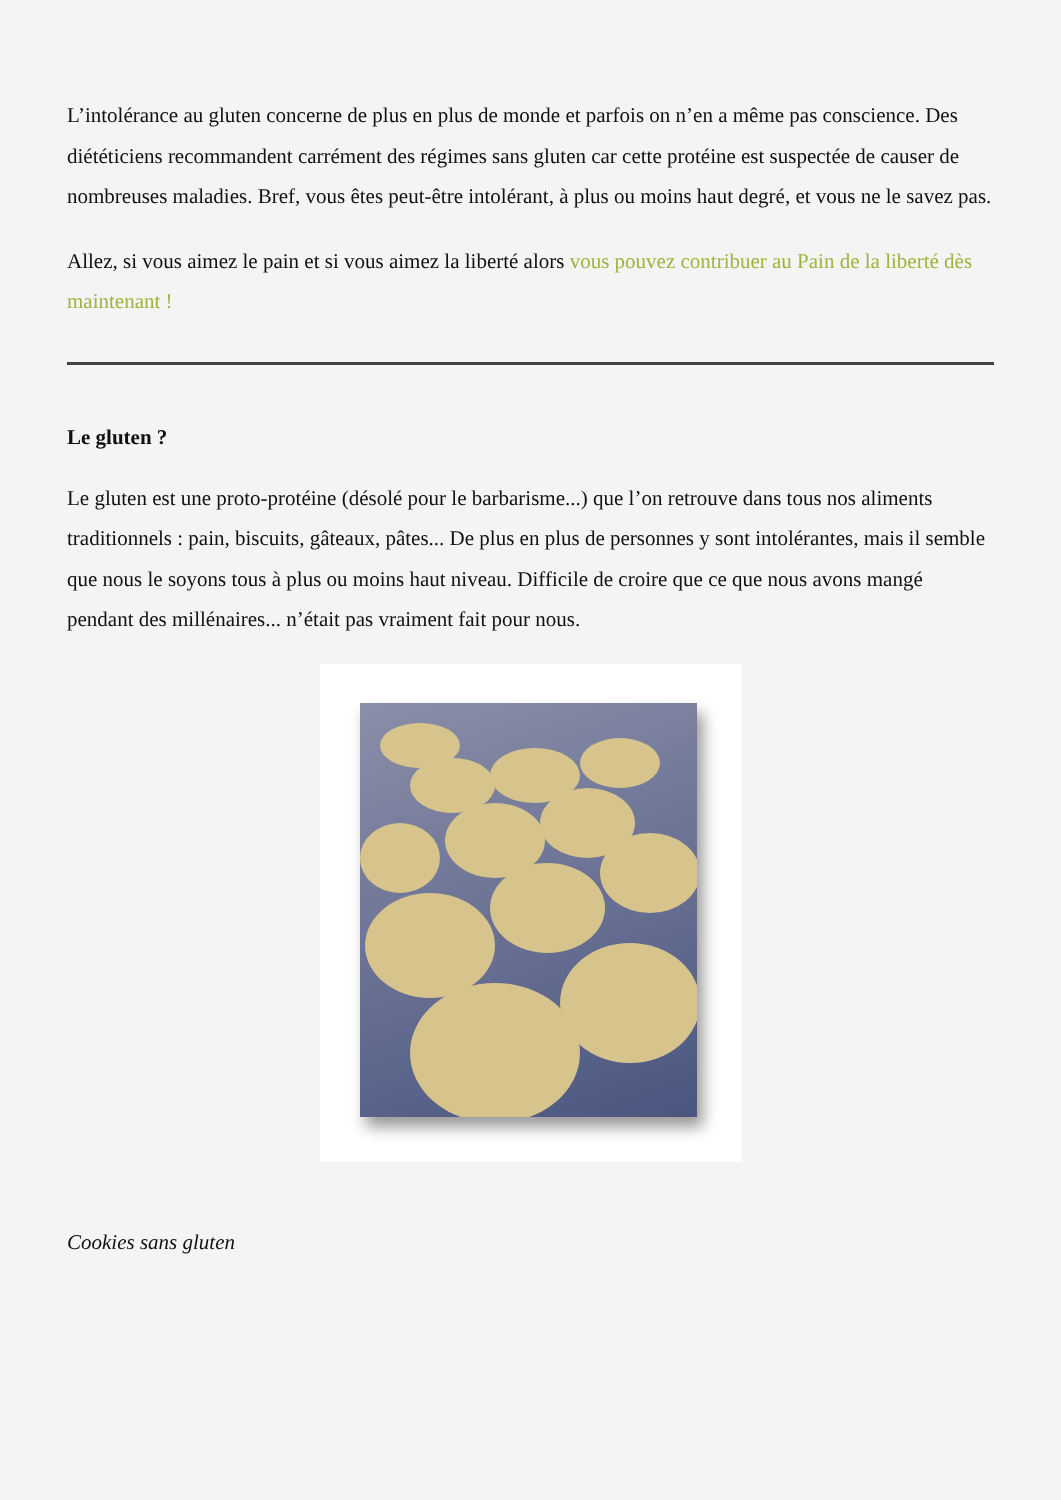L’intolérance au gluten concerne de plus en plus de monde et parfois on n’en a même pas conscience. Des diététiciens recommandent carrément des régimes sans gluten car cette protéine est suspectée de causer de nombreuses maladies. Bref, vous êtes peut-être intolérant, à plus ou moins haut degré, et vous ne le savez pas.
Allez, si vous aimez le pain et si vous aimez la liberté alors vous pouvez contribuer au Pain de la liberté dès maintenant !
Le gluten ?
Le gluten est une proto-protéine (désolé pour le barbarisme...) que l’on retrouve dans tous nos aliments traditionnels : pain, biscuits, gâteaux, pâtes... De plus en plus de personnes y sont intolérantes, mais il semble que nous le soyons tous à plus ou moins haut niveau. Difficile de croire que ce que nous avons mangé pendant des millénaires... n’était pas vraiment fait pour nous.
Cookies sans gluten